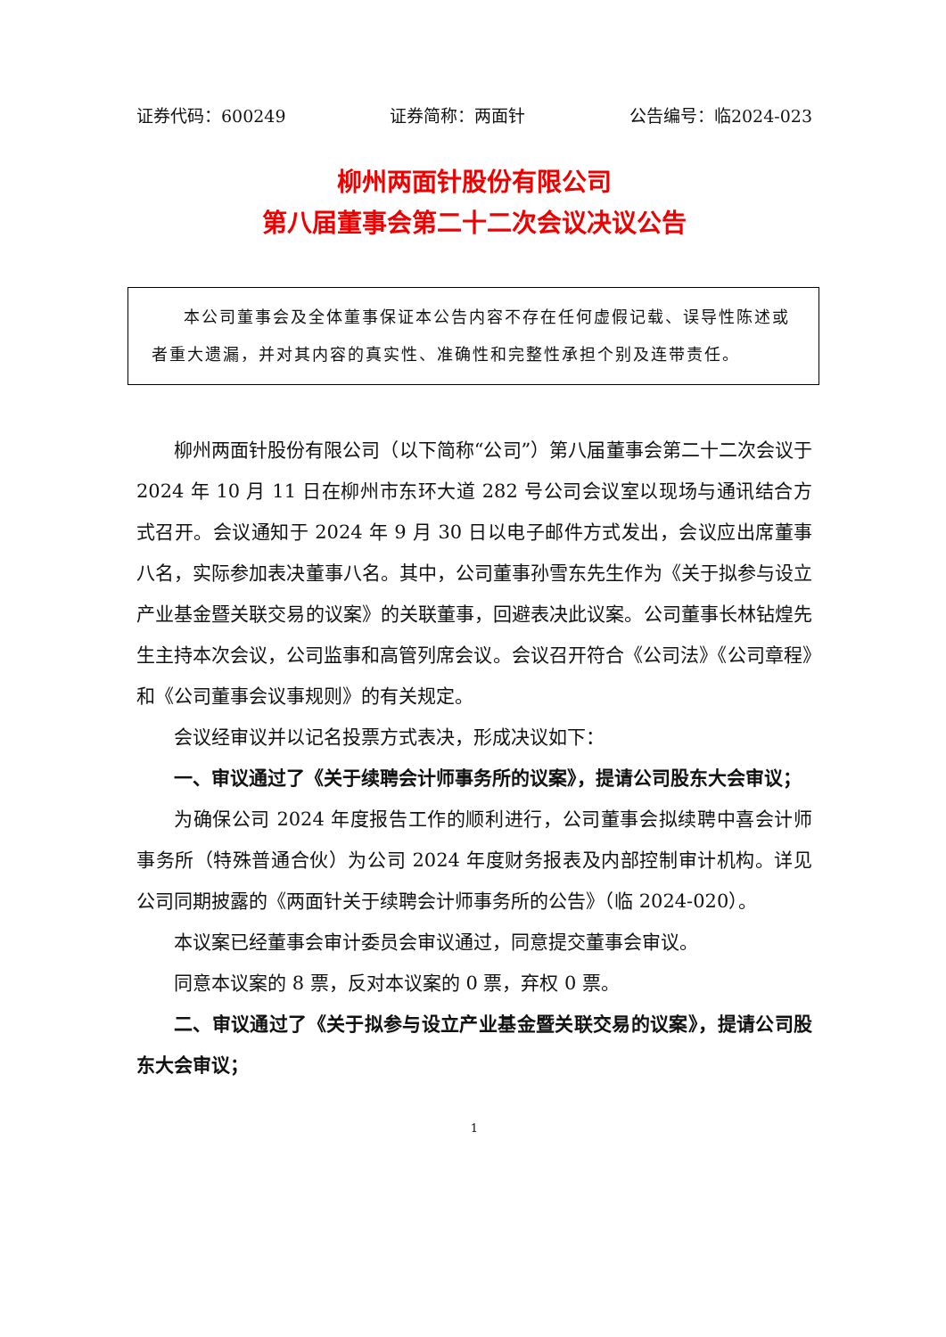证券代码：600249 证券简称：两面针 公告编号：临2024-023
柳州两面针股份有限公司
第八届董事会第二十二次会议决议公告
本公司董事会及全体董事保证本公告内容不存在任何虚假记载、误导性陈述或者重大遗漏，并对其内容的真实性、准确性和完整性承担个别及连带责任。
柳州两面针股份有限公司（以下简称“公司”）第八届董事会第二十二次会议于 2024 年 10 月 11 日在柳州市东环大道 282 号公司会议室以现场与通讯结合方式召开。会议通知于 2024 年 9 月 30 日以电子邮件方式发出，会议应出席董事八名，实际参加表决董事八名。其中，公司董事孙雪东先生作为《关于拟参与设立产业基金暨关联交易的议案》的关联董事，回避表决此议案。公司董事长林钻煌先生主持本次会议，公司监事和高管列席会议。会议召开符合《公司法》《公司章程》和《公司董事会议事规则》的有关规定。
会议经审议并以记名投票方式表决，形成决议如下：
一、审议通过了《关于续聘会计师事务所的议案》，提请公司股东大会审议；
为确保公司 2024 年度报告工作的顺利进行，公司董事会拟续聘中喜会计师事务所（特殊普通合伙）为公司 2024 年度财务报表及内部控制审计机构。详见公司同期披露的《两面针关于续聘会计师事务所的公告》（临 2024-020）。
本议案已经董事会审计委员会审议通过，同意提交董事会审议。
同意本议案的 8 票，反对本议案的 0 票，弃权 0 票。
二、审议通过了《关于拟参与设立产业基金暨关联交易的议案》，提请公司股东大会审议；
1